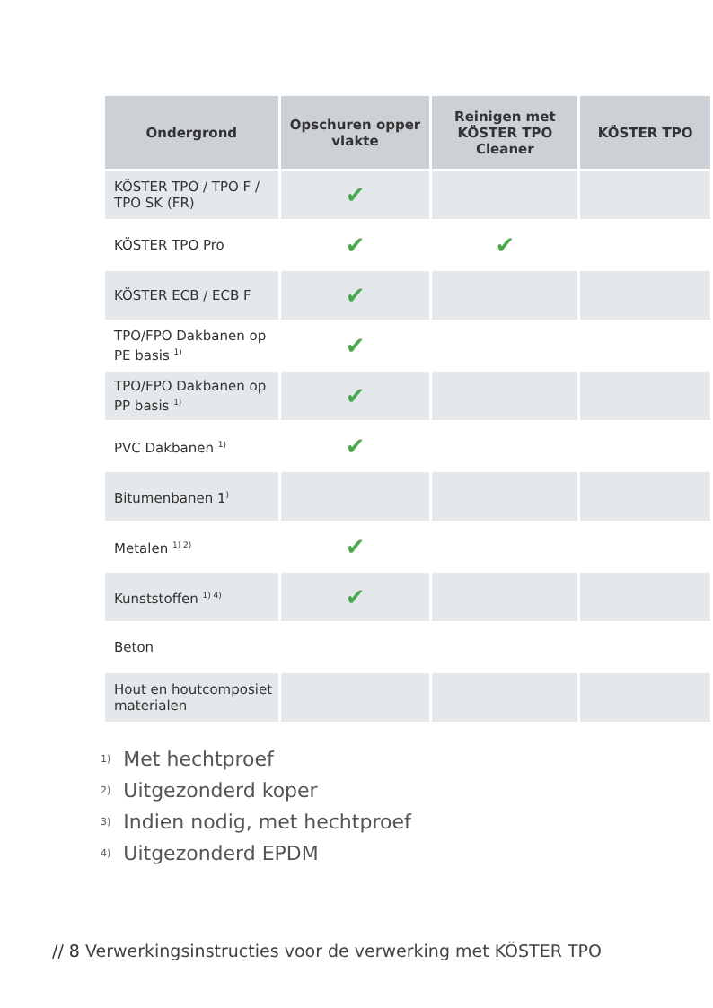| Ondergrond | Opschuren opper vlakte | Reinigen met KÖSTER TPO Cleaner | KÖSTER TPO |
| --- | --- | --- | --- |
| KÖSTER TPO / TPO F / TPO SK (FR) | ✔ | | |
| KÖSTER TPO Pro | ✔ | ✔ | |
| KÖSTER ECB / ECB F | ✔ | | |
| TPO/FPO Dakbanen op PE basis <sup>1)</sup> | ✔ | | |
| TPO/FPO Dakbanen op PP basis <sup>1)</sup> | ✔ | | |
| PVC Dakbanen <sup>1)</sup> | ✔ | | |
| Bitumenbanen 1<sup>)</sup> | | | |
| Metalen <sup>1) 2)</sup> | ✔ | | |
| Kunststoffen <sup>1) 4)</sup> | ✔ | | |
| Beton | | | |
| Hout en houtcomposiet materialen | | | |
<sup>1)</sup> Met hechtproef
<sup>2)</sup> Uitgezonderd koper
<sup>3)</sup> Indien nodig, met hechtproef
<sup>4)</sup> Uitgezonderd EPDM
// 8 Verwerkingsinstructies voor de verwerking met KÖSTER TPO